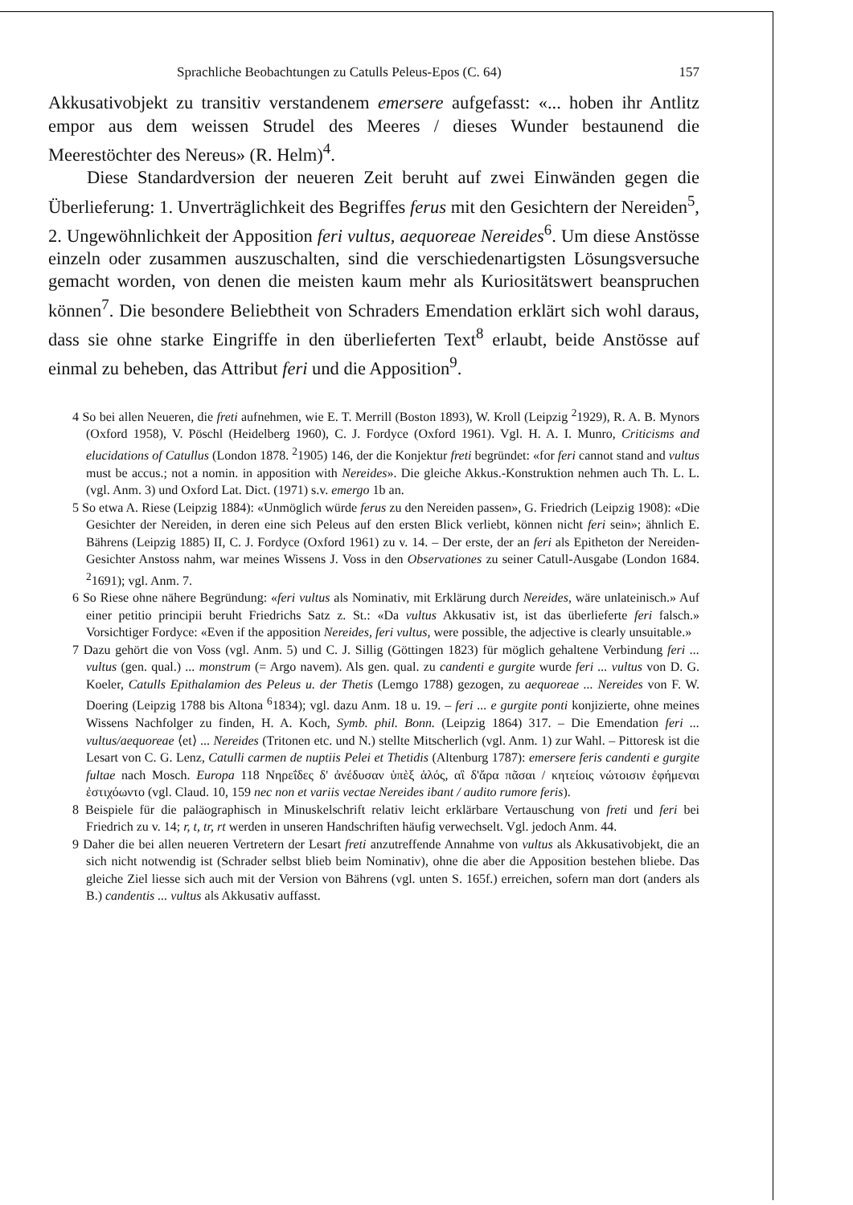Sprachliche Beobachtungen zu Catulls Peleus-Epos (C. 64) 157
Akkusativobjekt zu transitiv verstandenem emersere aufgefasst: «... hoben ihr Antlitz empor aus dem weissen Strudel des Meeres / dieses Wunder bestaunend die Meerestöchter des Nereus» (R. Helm)<sup>4</sup>.
Diese Standardversion der neueren Zeit beruht auf zwei Einwänden gegen die Überlieferung: 1. Unverträglichkeit des Begriffes ferus mit den Gesichtern der Nereiden<sup>5</sup>, 2. Ungewöhnlichkeit der Apposition feri vultus, aequoreae Nereides<sup>6</sup>. Um diese Anstösse einzeln oder zusammen auszuschalten, sind die verschiedenartigsten Lösungsversuche gemacht worden, von denen die meisten kaum mehr als Kuriositätswert beanspruchen können<sup>7</sup>. Die besondere Beliebtheit von Schraders Emendation erklärt sich wohl daraus, dass sie ohne starke Eingriffe in den überlieferten Text<sup>8</sup> erlaubt, beide Anstösse auf einmal zu beheben, das Attribut feri und die Apposition<sup>9</sup>.
4 So bei allen Neueren, die freti aufnehmen, wie E. T. Merrill (Boston 1893), W. Kroll (Leipzig <sup>2</sup>1929), R. A. B. Mynors (Oxford 1958), V. Pöschl (Heidelberg 1960), C. J. Fordyce (Oxford 1961). Vgl. H. A. I. Munro, Criticisms and elucidations of Catullus (London 1878. <sup>2</sup>1905) 146, der die Konjektur freti begründet: «for feri cannot stand and vultus must be accus.; not a nomin. in apposition with Nereides». Die gleiche Akkus.-Konstruktion nehmen auch Th. L. L. (vgl. Anm. 3) und Oxford Lat. Dict. (1971) s.v. emergo 1b an.
5 So etwa A. Riese (Leipzig 1884): «Unmöglich würde ferus zu den Nereiden passen», G. Friedrich (Leipzig 1908): «Die Gesichter der Nereiden, in deren eine sich Peleus auf den ersten Blick verliebt, können nicht feri sein»; ähnlich E. Bährens (Leipzig 1885) II, C. J. Fordyce (Oxford 1961) zu v. 14. – Der erste, der an feri als Epitheton der Nereiden-Gesichter Anstoss nahm, war meines Wissens J. Voss in den Observationes zu seiner Catull-Ausgabe (London 1684. <sup>2</sup>1691); vgl. Anm. 7.
6 So Riese ohne nähere Begründung: «feri vultus als Nominativ, mit Erklärung durch Nereides, wäre unlateinisch.» Auf einer petitio principii beruht Friedrichs Satz z. St.: «Da vultus Akkusativ ist, ist das überlieferte feri falsch.» Vorsichtiger Fordyce: «Even if the apposition Nereides, feri vultus, were possible, the adjective is clearly unsuitable.»
7 Dazu gehört die von Voss (vgl. Anm. 5) und C. J. Sillig (Göttingen 1823) für möglich gehaltene Verbindung feri ... vultus (gen. qual.) ... monstrum (= Argo navem). Als gen. qual. zu candenti e gurgite wurde feri ... vultus von D. G. Koeler, Catulls Epithalamion des Peleus u. der Thetis (Lemgo 1788) gezogen, zu aequoreae ... Nereides von F. W. Doering (Leipzig 1788 bis Altona <sup>6</sup>1834); vgl. dazu Anm. 18 u. 19. – feri ... e gurgite ponti konjizierte, ohne meines Wissens Nachfolger zu finden, H. A. Koch, Symb. phil. Bonn. (Leipzig 1864) 317. – Die Emendation feri ... vultus/aequoreae ⟨et⟩ ... Nereides (Tritonen etc. und N.) stellte Mitscherlich (vgl. Anm. 1) zur Wahl. – Pittoresk ist die Lesart von C. G. Lenz, Catulli carmen de nuptiis Pelei et Thetidis (Altenburg 1787): emersere feris candenti e gurgite fultae nach Mosch. Europa 118 Νηρεΐδες δ' ἀνέδυσαν ὑπὲξ ἁλός, αἳ δ'ἄρα πᾶσαι / κητείοις νώτοισιν ἐφήμεναι ἐστιχόωντο (vgl. Claud. 10, 159 nec non et variis vectae Nereides ibant / audito rumore feris).
8 Beispiele für die paläographisch in Minuskelschrift relativ leicht erklärbare Vertauschung von freti und feri bei Friedrich zu v. 14; r, t, tr, rt werden in unseren Handschriften häufig verwechselt. Vgl. jedoch Anm. 44.
9 Daher die bei allen neueren Vertretern der Lesart freti anzutreffende Annahme von vultus als Akkusativobjekt, die an sich nicht notwendig ist (Schrader selbst blieb beim Nominativ), ohne die aber die Apposition bestehen bliebe. Das gleiche Ziel liesse sich auch mit der Version von Bährens (vgl. unten S. 165f.) erreichen, sofern man dort (anders als B.) candentis ... vultus als Akkusativ auffasst.